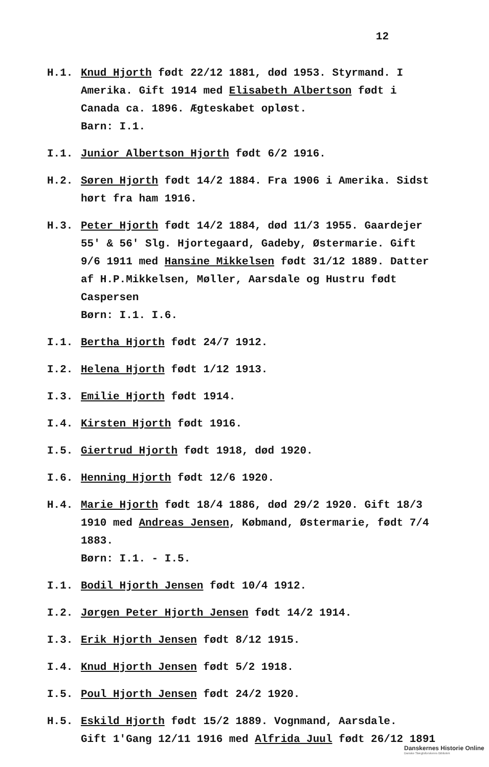12
H.1. Knud Hjorth født 22/12 1881, død 1953. Styrmand. I Amerika. Gift 1914 med Elisabeth Albertson født i Canada ca. 1896. Ægteskabet opløst.
Barn: I.1.
I.1. Junior Albertson Hjorth født 6/2 1916.
H.2. Søren Hjorth født 14/2 1884. Fra 1906 i Amerika. Sidst hørt fra ham 1916.
H.3. Peter Hjorth født 14/2 1884, død 11/3 1955. Gaardejer 55' & 56' Slg. Hjortegaard, Gadeby, Østermarie. Gift 9/6 1911 med Hansine Mikkelsen født 31/12 1889. Datter af H.P.Mikkelsen, Møller, Aarsdale og Hustru født Caspersen
Børn: I.1. I.6.
I.1. Bertha Hjorth født 24/7 1912.
I.2. Helena Hjorth født 1/12 1913.
I.3. Emilie Hjorth født 1914.
I.4. Kirsten Hjorth født 1916.
I.5. Giertrud Hjorth født 1918, død 1920.
I.6. Henning Hjorth født 12/6 1920.
H.4. Marie Hjorth født 18/4 1886, død 29/2 1920. Gift 18/3 1910 med Andreas Jensen, Købmand, Østermarie, født 7/4 1883.
Børn: I.1. - I.5.
I.1. Bodil Hjorth Jensen født 10/4 1912.
I.2. Jørgen Peter Hjorth Jensen født 14/2 1914.
I.3. Erik Hjorth Jensen født 8/12 1915.
I.4. Knud Hjorth Jensen født 5/2 1918.
I.5. Poul Hjorth Jensen født 24/2 1920.
H.5. Eskild Hjorth født 15/2 1889. Vognmand, Aarsdale.
Gift 1'Gang 12/11 1916 med Alfrida Juul født 26/12 1891
Danskernes Historie Online
Danske Slægtsforskeres Bibliotek